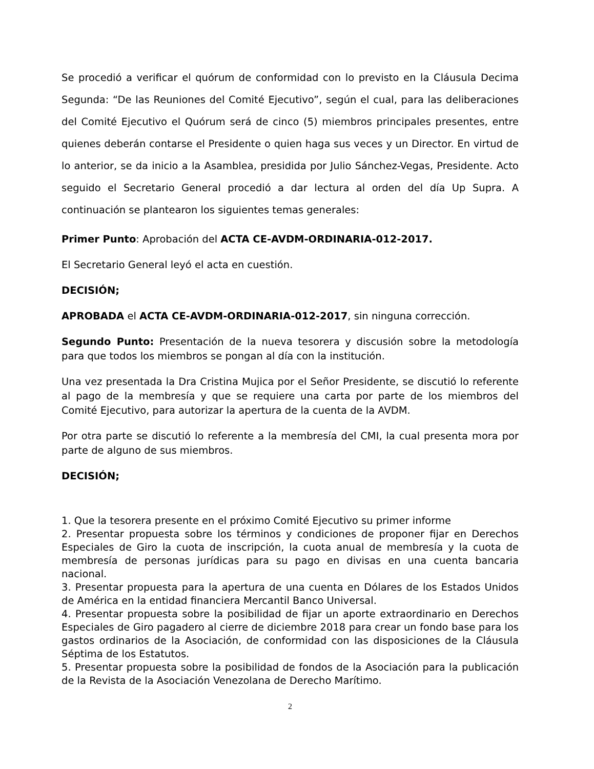Se procedió a verificar el quórum de conformidad con lo previsto en la Cláusula Decima Segunda: “De las Reuniones del Comité Ejecutivo”, según el cual, para las deliberaciones del Comité Ejecutivo el Quórum será de cinco (5) miembros principales presentes, entre quienes deberán contarse el Presidente o quien haga sus veces y un Director. En virtud de lo anterior, se da inicio a la Asamblea, presidida por Julio Sánchez-Vegas, Presidente. Acto seguido el Secretario General procedió a dar lectura al orden del día Up Supra. A continuación se plantearon los siguientes temas generales:
Primer Punto: Aprobación del ACTA CE-AVDM-ORDINARIA-012-2017.
El Secretario General leyó el acta en cuestión.
DECISIÓN;
APROBADA el ACTA CE-AVDM-ORDINARIA-012-2017, sin ninguna corrección.
Segundo Punto: Presentación de la nueva tesorera y discusión sobre la metodología para que todos los miembros se pongan al día con la institución.
Una vez presentada la Dra Cristina Mujica por el Señor Presidente, se discutió lo referente al pago de la membresía y que se requiere una carta por parte de los miembros del Comité Ejecutivo, para autorizar la apertura de la cuenta de la AVDM.
Por otra parte se discutió lo referente a la membresía del CMI, la cual presenta mora por parte de alguno de sus miembros.
DECISIÓN;
1. Que la tesorera presente en el próximo Comité Ejecutivo su primer informe
2. Presentar propuesta sobre los términos y condiciones de proponer fijar en Derechos Especiales de Giro la cuota de inscripción, la cuota anual de membresía y la cuota de membresía de personas jurídicas para su pago en divisas en una cuenta bancaria nacional.
3. Presentar propuesta para la apertura de una cuenta en Dólares de los Estados Unidos de América en la entidad financiera Mercantil Banco Universal.
4. Presentar propuesta sobre la posibilidad de fijar un aporte extraordinario en Derechos Especiales de Giro pagadero al cierre de diciembre 2018 para crear un fondo base para los gastos ordinarios de la Asociación, de conformidad con las disposiciones de la Cláusula Séptima de los Estatutos.
5. Presentar propuesta sobre la posibilidad de fondos de la Asociación para la publicación de la Revista de la Asociación Venezolana de Derecho Marítimo.
2